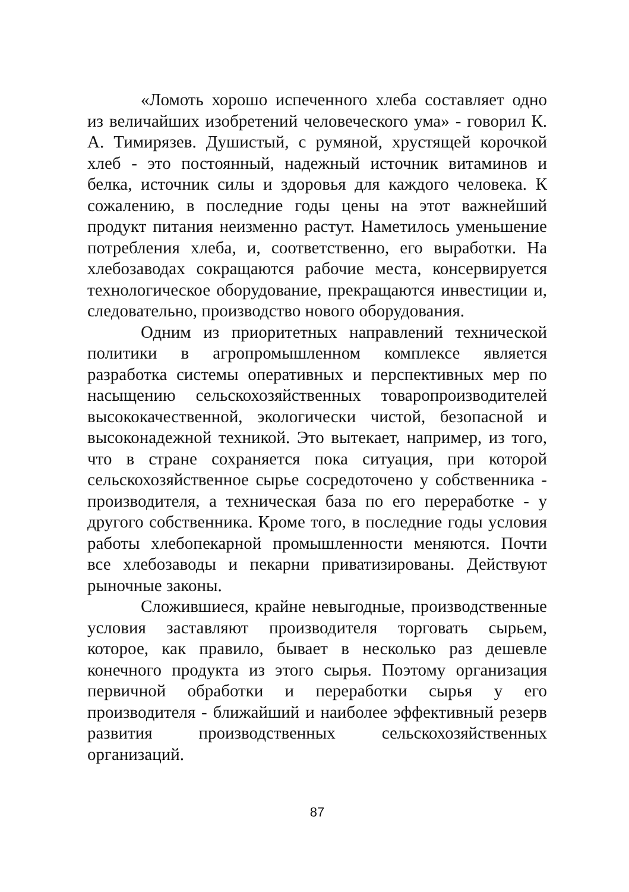«Ломоть хорошо испеченного хлеба составляет одно из величайших изобретений человеческого ума» - говорил К. А. Тимирязев. Душистый, с румяной, хрустящей корочкой хлеб - это постоянный, надежный источник витаминов и белка, источник силы и здоровья для каждого человека. К сожалению, в последние годы цены на этот важнейший продукт питания неизменно растут. Наметилось уменьшение потребления хлеба, и, соответственно, его выработки. На хлебозаводах сокращаются рабочие места, консервируется технологическое оборудование, прекращаются инвестиции и, следовательно, производство нового оборудования.
Одним из приоритетных направлений технической политики в агропромышленном комплексе является разработка системы оперативных и перспективных мер по насыщению сельскохозяйственных товаропроизводителей высококачественной, экологически чистой, безопасной и высоконадежной техникой. Это вытекает, например, из того, что в стране сохраняется пока ситуация, при которой сельскохозяйственное сырье сосредоточено у собственника - производителя, а техническая база по его переработке - у другого собственника. Кроме того, в последние годы условия работы хлебопекарной промышленности меняются. Почти все хлебозаводы и пекарни приватизированы. Действуют рыночные законы.
Сложившиеся, крайне невыгодные, производственные условия заставляют производителя торговать сырьем, которое, как правило, бывает в несколько раз дешевле конечного продукта из этого сырья. Поэтому организация первичной обработки и переработки сырья у его производителя - ближайший и наиболее эффективный резерв развития производственных сельскохозяйственных организаций.
87